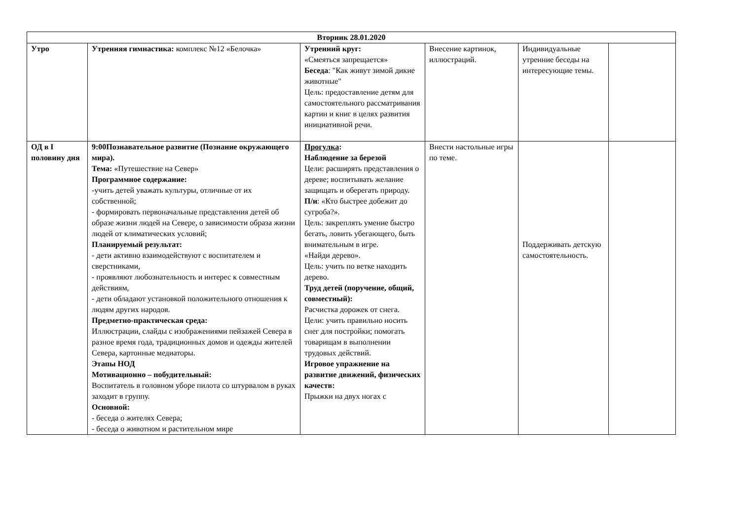| Вторник 28.01.2020 | | | | | |
| --- | --- | --- | --- | --- | --- |
| Утро | Утренняя гимнастика: комплекс №12 «Белочка» | Утренний круг: «Смеяться запрещается» Беседа : "Как живут зимой дикие животные" Цель: предоставление детям для самостоятельного рассматривания картин и книг в целях развития инициативной речи. | Внесение картинок, иллюстраций. | Индивидуальные утренние беседы на интересующие темы. | |
| ОД в I половину дня | 9:00Познавательное развитие (Познание окружающего мира). Тема: «Путешествие на Север» Программное содержание: -учить детей уважать культуры, отличные от их собственной; - формировать первоначальные представления детей об образе жизни людей на Севере, о зависимости образа жизни людей от климатических условий; Планируемый результат: - дети активно взаимодействуют с воспитателем и сверстниками, - проявляют любознательность и интерес к совместным действиям, - дети обладают установкой положительного отношения к людям других народов. Предметно-практическая среда: Иллюстрации, слайды с изображениями пейзажей Севера в разное время года, традиционных домов и одежды жителей Севера, картонные медиаторы. Этапы НОД Мотивационно – побудительный: Воспитатель в головном уборе пилота со штурвалом в руках заходит в группу. Основной: - беседа о жителях Севера; - беседа о животном и растительном мире | Прогулка : Наблюдение за березой Цели: расширять представления о дереве; воспитывать желание защищать и оберегать природу. П/и : «Кто быстрее добежит до сугроба?». Цель: закреплять умение быстро бегать, ловить убегающего, быть внимательным в игре. «Найди дерево». Цель: учить по ветке находить дерево. Труд детей (поручение, общий, совместный): Расчистка дорожек от снега. Цели: учить правильно носить снег для постройки; помогать товарищам в выполнении трудовых действий. Игровое упражнение на развитие движений, физических качеств: Прыжки на двух ногах с | Внести настольные игры по теме. | Поддерживать детскую самостоятельность. | |